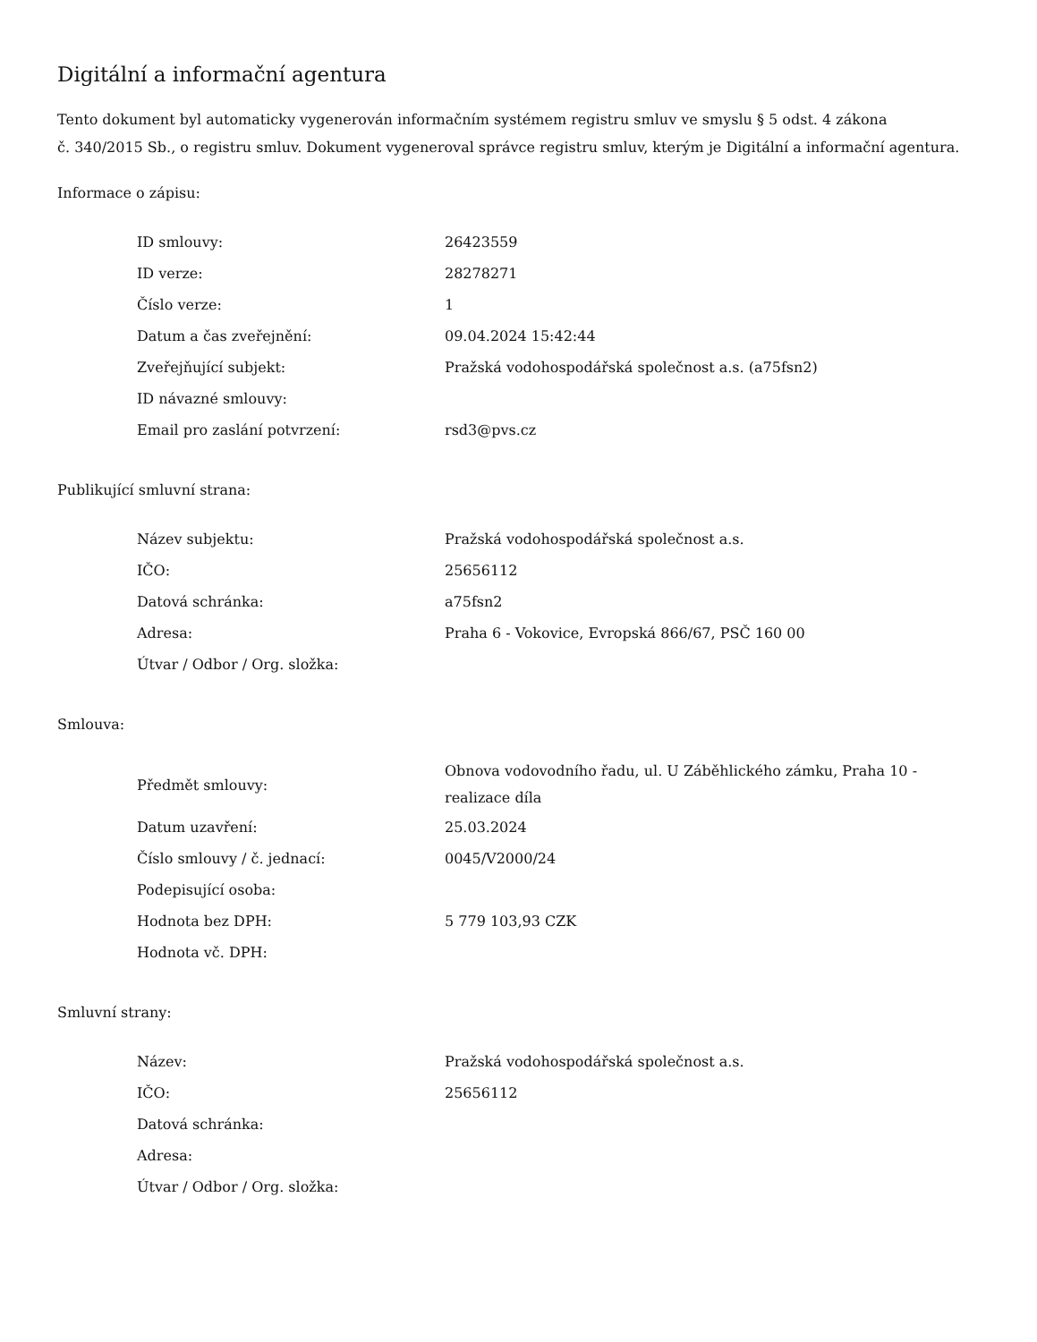Digitální a informační agentura
Tento dokument byl automaticky vygenerován informačním systémem registru smluv ve smyslu § 5 odst. 4 zákona
č. 340/2015 Sb., o registru smluv. Dokument vygeneroval správce registru smluv, kterým je Digitální a informační agentura.
Informace o zápisu:
| ID smlouvy: | 26423559 |
| ID verze: | 28278271 |
| Číslo verze: | 1 |
| Datum a čas zveřejnění: | 09.04.2024 15:42:44 |
| Zveřejňující subjekt: | Pražská vodohospodářská společnost a.s. (a75fsn2) |
| ID návazné smlouvy: | |
| Email pro zaslání potvrzení: | rsd3@pvs.cz |
Publikující smluvní strana:
| Název subjektu: | Pražská vodohospodářská společnost a.s. |
| IČO: | 25656112 |
| Datová schránka: | a75fsn2 |
| Adresa: | Praha 6 - Vokovice, Evropská 866/67, PSČ 160 00 |
| Útvar / Odbor / Org. složka: | |
Smlouva:
| Předmět smlouvy: | Obnova vodovodního řadu, ul. U Záběhlického zámku, Praha 10 - realizace díla |
| Datum uzavření: | 25.03.2024 |
| Číslo smlouvy / č. jednací: | 0045/V2000/24 |
| Podepisující osoba: | |
| Hodnota bez DPH: | 5 779 103,93 CZK |
| Hodnota vč. DPH: | |
Smluvní strany:
| Název: | Pražská vodohospodářská společnost a.s. |
| IČO: | 25656112 |
| Datová schránka: | |
| Adresa: | |
| Útvar / Odbor / Org. složka: | |